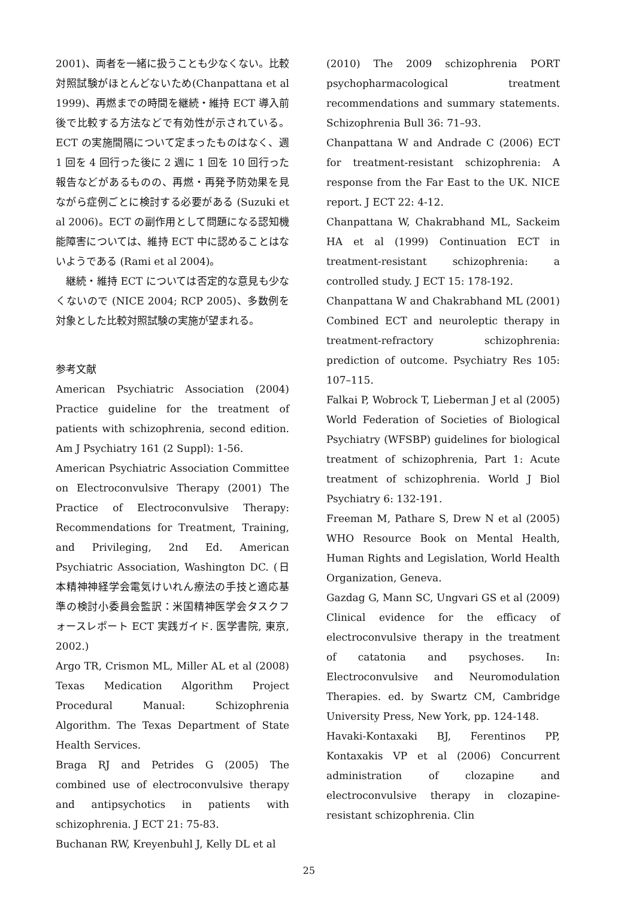2001)、両者を一緒に扱うことも少なくない。比較対照試験がほとんどないため(Chanpattana et al 1999)、再燃までの時間を継続・維持 ECT 導入前後で比較する方法などで有効性が示されている。ECT の実施間隔について定まったものはなく、週 1 回を 4 回行った後に 2 週に 1 回を 10 回行った報告などがあるものの、再燃・再発予防効果を見ながら症例ごとに検討する必要がある (Suzuki et al 2006)。ECT の副作用として問題になる認知機能障害については、維持 ECT 中に認めることはないようである (Rami et al 2004)。
継続・維持 ECT については否定的な意見も少なくないので (NICE 2004; RCP 2005)、多数例を対象とした比較対照試験の実施が望まれる。
参考文献
American Psychiatric Association (2004) Practice guideline for the treatment of patients with schizophrenia, second edition. Am J Psychiatry 161 (2 Suppl): 1-56.
American Psychiatric Association Committee on Electroconvulsive Therapy (2001) The Practice of Electroconvulsive Therapy: Recommendations for Treatment, Training, and Privileging, 2nd Ed. American Psychiatric Association, Washington DC. (日本精神神経学会電気けいれん療法の手技と適応基準の検討小委員会監訳：米国精神医学会タスクフォースレポート ECT 実践ガイド. 医学書院, 東京, 2002.)
Argo TR, Crismon ML, Miller AL et al (2008) Texas Medication Algorithm Project Procedural Manual: Schizophrenia Algorithm. The Texas Department of State Health Services.
Braga RJ and Petrides G (2005) The combined use of electroconvulsive therapy and antipsychotics in patients with schizophrenia. J ECT 21: 75-83.
Buchanan RW, Kreyenbuhl J, Kelly DL et al
(2010) The 2009 schizophrenia PORT psychopharmacological treatment recommendations and summary statements. Schizophrenia Bull 36: 71–93.
Chanpattana W and Andrade C (2006) ECT for treatment-resistant schizophrenia: A response from the Far East to the UK. NICE report. J ECT 22: 4-12.
Chanpattana W, Chakrabhand ML, Sackeim HA et al (1999) Continuation ECT in treatment-resistant schizophrenia: a controlled study. J ECT 15: 178-192.
Chanpattana W and Chakrabhand ML (2001) Combined ECT and neuroleptic therapy in treatment-refractory schizophrenia: prediction of outcome. Psychiatry Res 105: 107–115.
Falkai P, Wobrock T, Lieberman J et al (2005) World Federation of Societies of Biological Psychiatry (WFSBP) guidelines for biological treatment of schizophrenia, Part 1: Acute treatment of schizophrenia. World J Biol Psychiatry 6: 132-191.
Freeman M, Pathare S, Drew N et al (2005) WHO Resource Book on Mental Health, Human Rights and Legislation, World Health Organization, Geneva.
Gazdag G, Mann SC, Ungvari GS et al (2009) Clinical evidence for the efficacy of electroconvulsive therapy in the treatment of catatonia and psychoses. In: Electroconvulsive and Neuromodulation Therapies. ed. by Swartz CM, Cambridge University Press, New York, pp. 124-148.
Havaki-Kontaxaki BJ, Ferentinos PP, Kontaxakis VP et al (2006) Concurrent administration of clozapine and electroconvulsive therapy in clozapine-resistant schizophrenia. Clin
25